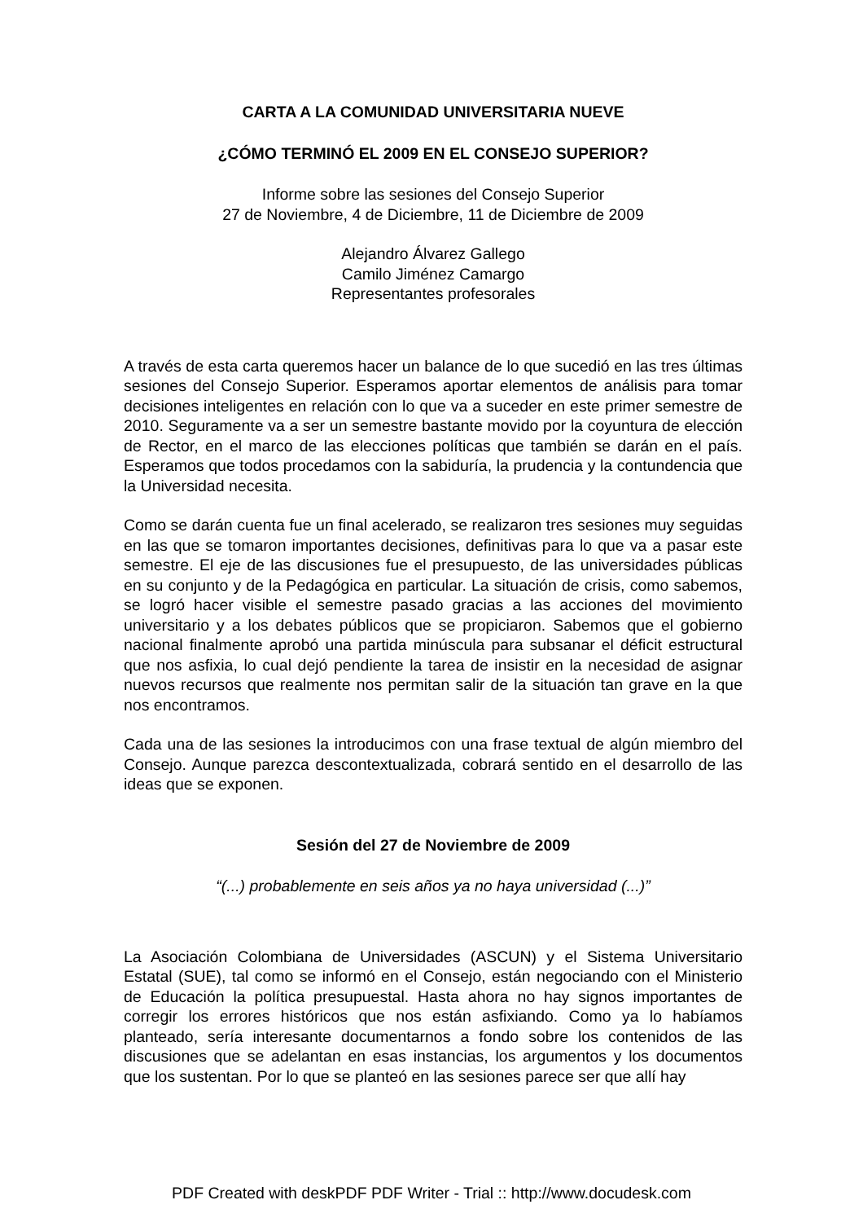CARTA A LA COMUNIDAD UNIVERSITARIA NUEVE
¿CÓMO TERMINÓ EL 2009 EN EL CONSEJO SUPERIOR?
Informe sobre las sesiones del Consejo Superior
27 de Noviembre, 4 de Diciembre, 11 de Diciembre de 2009
Alejandro Álvarez Gallego
Camilo Jiménez Camargo
Representantes profesorales
A través de esta carta queremos hacer un balance de lo que sucedió en las tres últimas sesiones del Consejo Superior. Esperamos aportar elementos de análisis para tomar decisiones inteligentes en relación con lo que va a suceder en este primer semestre de 2010. Seguramente va a ser un semestre bastante movido por la coyuntura de elección de Rector, en el marco de las elecciones políticas que también se darán en el país. Esperamos que todos procedamos con la sabiduría, la prudencia y la contundencia que la Universidad necesita.
Como se darán cuenta fue un final acelerado, se realizaron tres sesiones muy seguidas en las que se tomaron importantes decisiones, definitivas para lo que va a pasar este semestre. El eje de las discusiones fue el presupuesto, de las universidades públicas en su conjunto y de la Pedagógica en particular. La situación de crisis, como sabemos, se logró hacer visible el semestre pasado gracias a las acciones del movimiento universitario y a los debates públicos que se propiciaron. Sabemos que el gobierno nacional finalmente aprobó una partida minúscula para subsanar el déficit estructural que nos asfixia, lo cual dejó pendiente la tarea de insistir en la necesidad de asignar nuevos recursos que realmente nos permitan salir de la situación tan grave en la que nos encontramos.
Cada una de las sesiones la introducimos con una frase textual de algún miembro del Consejo. Aunque parezca descontextualizada, cobrará sentido en el desarrollo de las ideas que se exponen.
Sesión del 27 de Noviembre de 2009
“(...) probablemente en seis años ya no haya universidad (...)”
La Asociación Colombiana de Universidades (ASCUN) y el Sistema Universitario Estatal (SUE), tal como se informó en el Consejo, están negociando con el Ministerio de Educación la política presupuestal. Hasta ahora no hay signos importantes de corregir los errores históricos que nos están asfixiando. Como ya lo habíamos planteado, sería interesante documentarnos a fondo sobre los contenidos de las discusiones que se adelantan en esas instancias, los argumentos y los documentos que los sustentan. Por lo que se planteó en las sesiones parece ser que allí hay
PDF Created with deskPDF PDF Writer - Trial :: http://www.docudesk.com